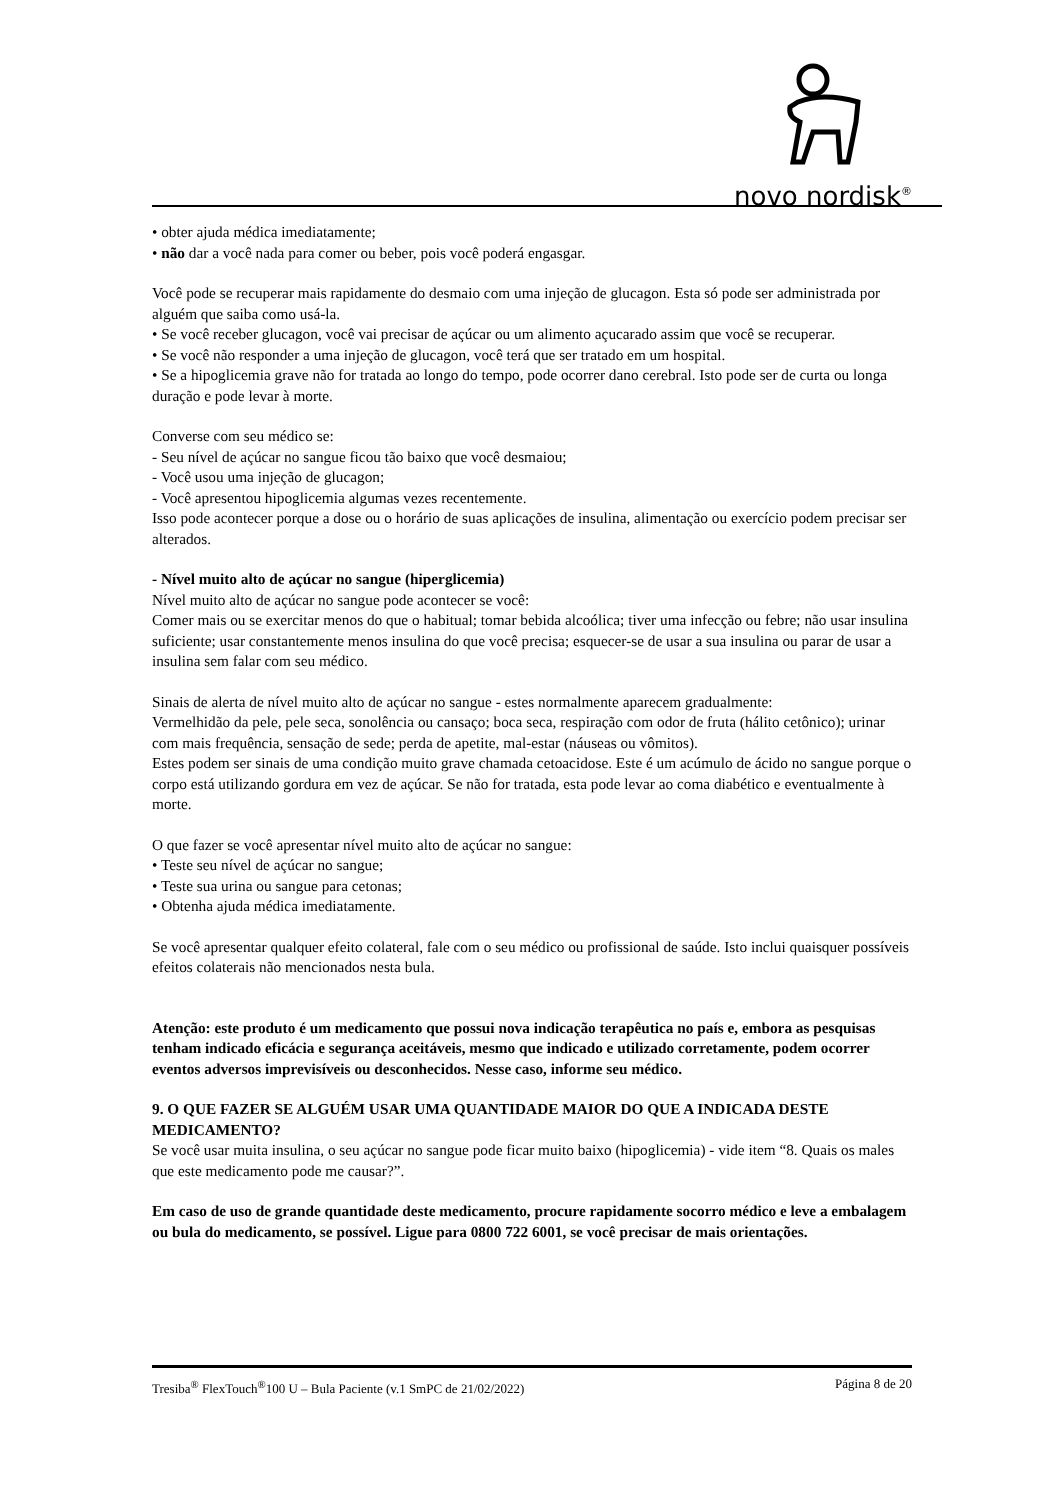novo nordisk<sup>®</sup>
• obter ajuda médica imediatamente;
• não dar a você nada para comer ou beber, pois você poderá engasgar.
Você pode se recuperar mais rapidamente do desmaio com uma injeção de glucagon. Esta só pode ser administrada por alguém que saiba como usá-la.
• Se você receber glucagon, você vai precisar de açúcar ou um alimento açucarado assim que você se recuperar.
• Se você não responder a uma injeção de glucagon, você terá que ser tratado em um hospital.
• Se a hipoglicemia grave não for tratada ao longo do tempo, pode ocorrer dano cerebral. Isto pode ser de curta ou longa duração e pode levar à morte.
Converse com seu médico se:
- Seu nível de açúcar no sangue ficou tão baixo que você desmaiou;
- Você usou uma injeção de glucagon;
- Você apresentou hipoglicemia algumas vezes recentemente.
Isso pode acontecer porque a dose ou o horário de suas aplicações de insulina, alimentação ou exercício podem precisar ser alterados.
- Nível muito alto de açúcar no sangue (hiperglicemia)
Nível muito alto de açúcar no sangue pode acontecer se você:
Comer mais ou se exercitar menos do que o habitual; tomar bebida alcoólica; tiver uma infecção ou febre; não usar insulina suficiente; usar constantemente menos insulina do que você precisa; esquecer-se de usar a sua insulina ou parar de usar a insulina sem falar com seu médico.
Sinais de alerta de nível muito alto de açúcar no sangue - estes normalmente aparecem gradualmente:
Vermelhidão da pele, pele seca, sonolência ou cansaço; boca seca, respiração com odor de fruta (hálito cetônico); urinar com mais frequência, sensação de sede; perda de apetite, mal-estar (náuseas ou vômitos).
Estes podem ser sinais de uma condição muito grave chamada cetoacidose. Este é um acúmulo de ácido no sangue porque o corpo está utilizando gordura em vez de açúcar. Se não for tratada, esta pode levar ao coma diabético e eventualmente à morte.
O que fazer se você apresentar nível muito alto de açúcar no sangue:
• Teste seu nível de açúcar no sangue;
• Teste sua urina ou sangue para cetonas;
• Obtenha ajuda médica imediatamente.
Se você apresentar qualquer efeito colateral, fale com o seu médico ou profissional de saúde. Isto inclui quaisquer possíveis efeitos colaterais não mencionados nesta bula.
Atenção: este produto é um medicamento que possui nova indicação terapêutica no país e, embora as pesquisas tenham indicado eficácia e segurança aceitáveis, mesmo que indicado e utilizado corretamente, podem ocorrer eventos adversos imprevisíveis ou desconhecidos. Nesse caso, informe seu médico.
9. O QUE FAZER SE ALGUÉM USAR UMA QUANTIDADE MAIOR DO QUE A INDICADA DESTE MEDICAMENTO?
Se você usar muita insulina, o seu açúcar no sangue pode ficar muito baixo (hipoglicemia) - vide item “8. Quais os males que este medicamento pode me causar?”.
Em caso de uso de grande quantidade deste medicamento, procure rapidamente socorro médico e leve a embalagem ou bula do medicamento, se possível. Ligue para 0800 722 6001, se você precisar de mais orientações.
Tresiba<sup>®</sup> FlexTouch<sup>®</sup>100 U – Bula Paciente (v.1 SmPC de 21/02/2022) Página 8 de 20